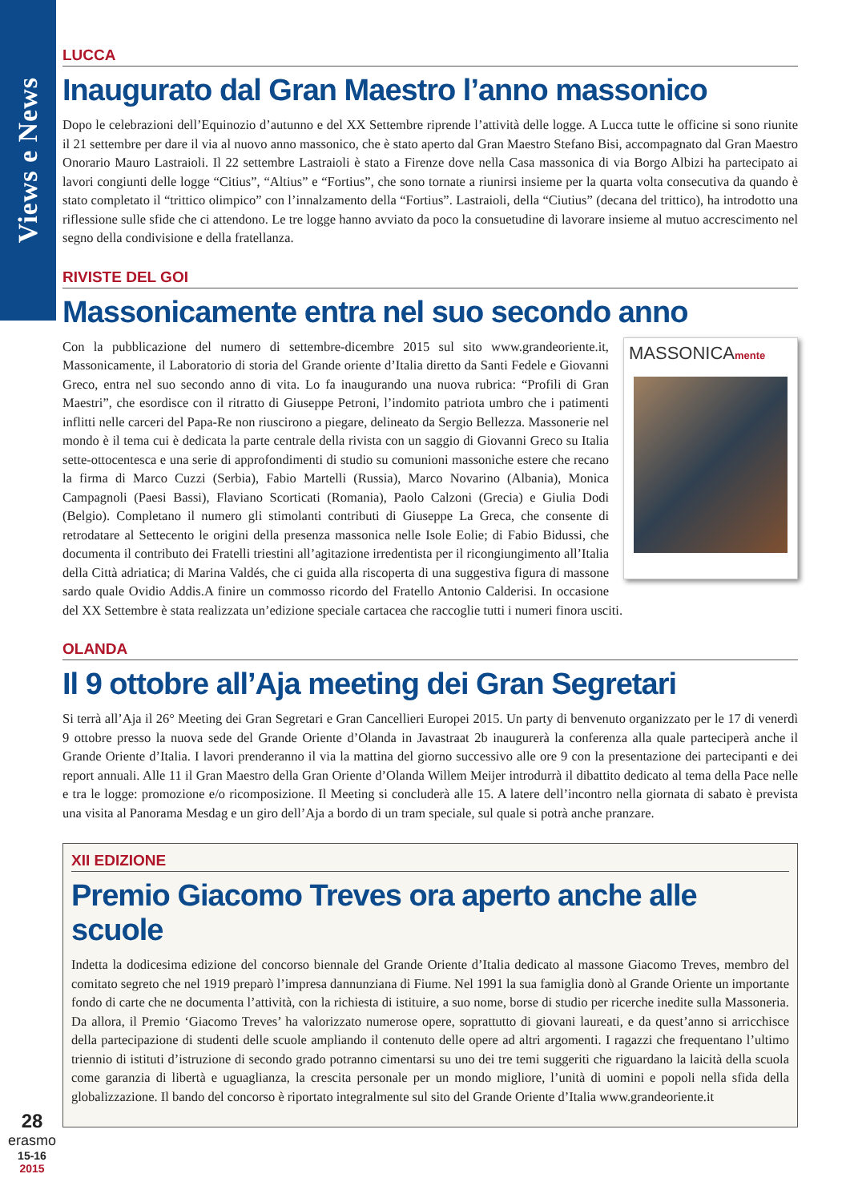Views e News
LUCCA
Inaugurato dal Gran Maestro l’anno massonico
Dopo le celebrazioni dell’Equinozio d’autunno e del XX Settembre riprende l’attività delle logge. A Lucca tutte le officine si sono riunite il 21 settembre per dare il via al nuovo anno massonico, che è stato aperto dal Gran Maestro Stefano Bisi, accompagnato dal Gran Maestro Onorario Mauro Lastraioli. Il 22 settembre Lastraioli è stato a Firenze dove nella Casa massonica di via Borgo Albizi ha partecipato ai lavori congiunti delle logge “Citius”, “Altius” e “Fortius”, che sono tornate a riunirsi insieme per la quarta volta consecutiva da quando è stato completato il “trittico olimpico” con l’innalzamento della “Fortius”. Lastraioli, della “Ciutius” (decana del trittico), ha introdotto una riflessione sulle sfide che ci attendono. Le tre logge hanno avviato da poco la consuetudine di lavorare insieme al mutuo accrescimento nel segno della condivisione e della fratellanza.
RIVISTE DEL GOI
Massonicamente entra nel suo secondo anno
MASSONICAmente
Con la pubblicazione del numero di settembre-dicembre 2015 sul sito www.grandeoriente.it, Massonicamente, il Laboratorio di storia del Grande oriente d’Italia diretto da Santi Fedele e Giovanni Greco, entra nel suo secondo anno di vita. Lo fa inaugurando una nuova rubrica: “Profili di Gran Maestri”, che esordisce con il ritratto di Giuseppe Petroni, l’indomito patriota umbro che i patimenti inflitti nelle carceri del Papa-Re non riuscirono a piegare, delineato da Sergio Bellezza. Massonerie nel mondo è il tema cui è dedicata la parte centrale della rivista con un saggio di Giovanni Greco su Italia sette-ottocentesca e una serie di approfondimenti di studio su comunioni massoniche estere che recano la firma di Marco Cuzzi (Serbia), Fabio Martelli (Russia), Marco Novarino (Albania), Monica Campagnoli (Paesi Bassi), Flaviano Scorticati (Romania), Paolo Calzoni (Grecia) e Giulia Dodi (Belgio). Completano il numero gli stimolanti contributi di Giuseppe La Greca, che consente di retrodatare al Settecento le origini della presenza massonica nelle Isole Eolie; di Fabio Bidussi, che documenta il contributo dei Fratelli triestini all’agitazione irredentista per il ricongiungimento all’Italia della Città adriatica; di Marina Valdés, che ci guida alla riscoperta di una suggestiva figura di massone sardo quale Ovidio Addis.A finire un commosso ricordo del Fratello Antonio Calderisi. In occasione del XX Settembre è stata realizzata un’edizione speciale cartacea che raccoglie tutti i numeri finora usciti.
OLANDA
Il 9 ottobre all’Aja meeting dei Gran Segretari
Si terrà all’Aja il 26° Meeting dei Gran Segretari e Gran Cancellieri Europei 2015. Un party di benvenuto organizzato per le 17 di venerdì 9 ottobre presso la nuova sede del Grande Oriente d’Olanda in Javastraat 2b inaugurerà la conferenza alla quale parteciperà anche il Grande Oriente d’Italia. I lavori prenderanno il via la mattina del giorno successivo alle ore 9 con la presentazione dei partecipanti e dei report annuali. Alle 11 il Gran Maestro della Gran Oriente d’Olanda Willem Meijer introdurrà il dibattito dedicato al tema della Pace nelle e tra le logge: promozione e/o ricomposizione. Il Meeting si concluderà alle 15. A latere dell’incontro nella giornata di sabato è prevista una visita al Panorama Mesdag e un giro dell’Aja a bordo di un tram speciale, sul quale si potrà anche pranzare.
XII EDIZIONE
Premio Giacomo Treves ora aperto anche alle scuole
Indetta la dodicesima edizione del concorso biennale del Grande Oriente d’Italia dedicato al massone Giacomo Treves, membro del comitato segreto che nel 1919 preparò l’impresa dannunziana di Fiume. Nel 1991 la sua famiglia donò al Grande Oriente un importante fondo di carte che ne documenta l’attività, con la richiesta di istituire, a suo nome, borse di studio per ricerche inedite sulla Massoneria. Da allora, il Premio ‘Giacomo Treves’ ha valorizzato numerose opere, soprattutto di giovani laureati, e da quest’anno si arricchisce della partecipazione di studenti delle scuole ampliando il contenuto delle opere ad altri argomenti. I ragazzi che frequentano l’ultimo triennio di istituti d’istruzione di secondo grado potranno cimentarsi su uno dei tre temi suggeriti che riguardano la laicità della scuola come garanzia di libertà e uguaglianza, la crescita personale per un mondo migliore, l’unità di uomini e popoli nella sfida della globalizzazione. Il bando del concorso è riportato integralmente sul sito del Grande Oriente d’Italia www.grandeoriente.it
28
erasmo
15-16
2015